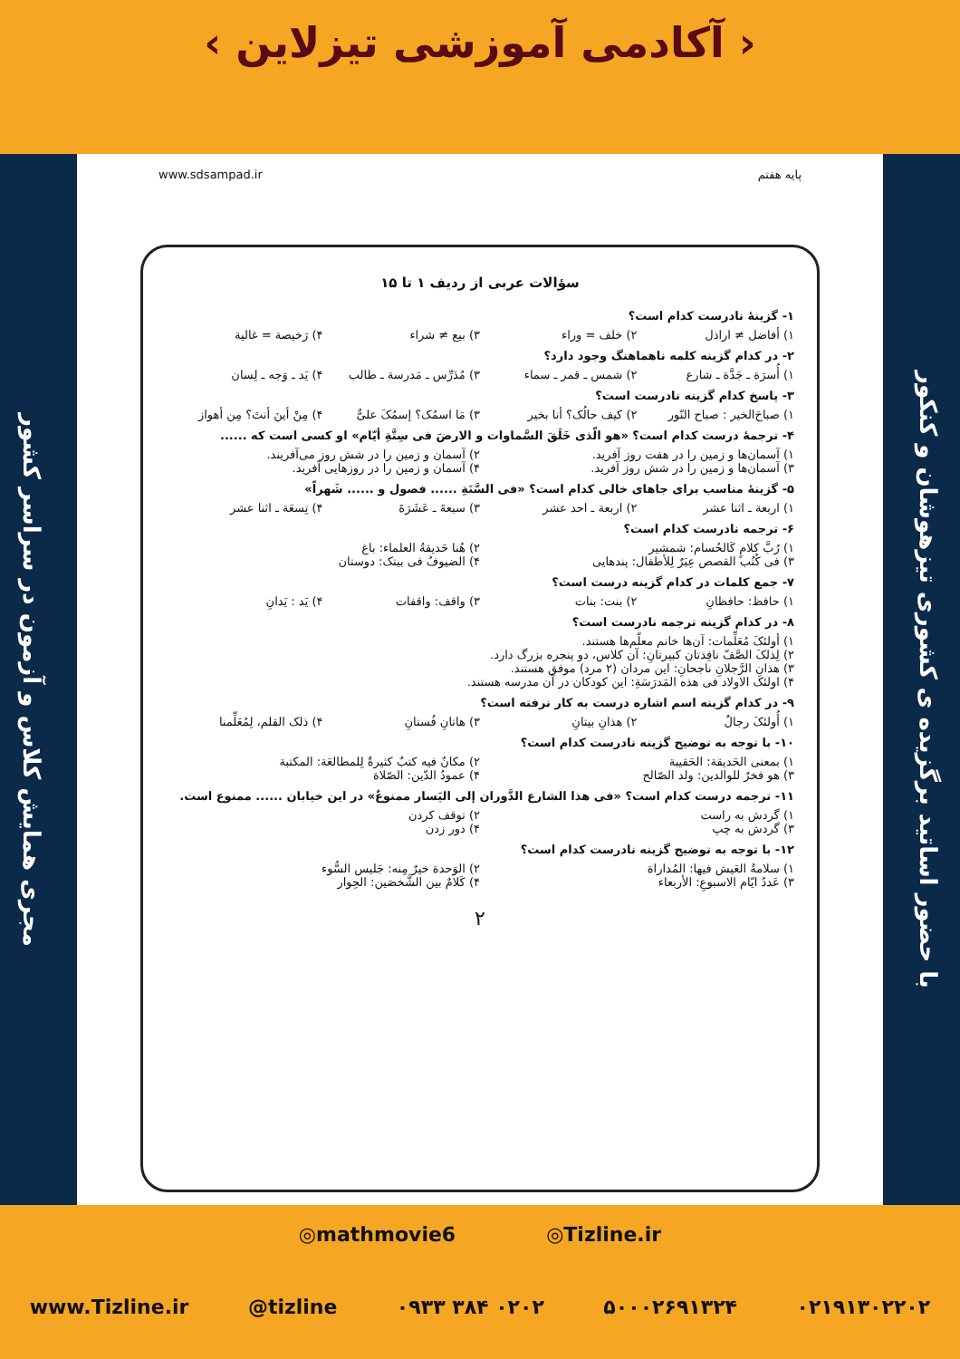‹ آکادمی آموزشی تیزلاین ›
مجری همایش کلاس و آزمون در سراسر کشور
با حضور اساتید برگزیده ی کشوری تیزهوشان و کنکور
پایه هفتم www.sdsampad.ir
سؤالات عربی از ردیف ۱ تا ۱۵
۱- گزینهٔ نادرست کدام است؟
۱) أفاضل ≠ اراذل ۲) خلف = وراء ۳) بیع ≠ شراء ۴) رَخیصة = غالیة
۲- در کدام گزینه کلمه ناهماهنگ وجود دارد؟
۱) أُسرَة ـ جَدَّة ـ شارع ۲) شمس ـ قمر ـ سماء ۳) مُدَرِّس ـ مَدرسة ـ طالب ۴) یَد ـ وَجه ـ لِسان
۳- پاسخ کدام گزینه نادرست است؟
۱) صباحَ‌الخیر : صباح النّور ۲) کیف حالُک؟ أنا بخیر ۳) مَا اسمُک؟ إسمُکَ علیٌّ ۴) مِنْ أینَ أنتَ؟ مِن أهواز
۴- ترجمهٔ درست کدام است؟ «هو الّذی خَلَقَ السَّماوات و الارضَ فی سِتَّةِ أیّام» او کسی است که ......
۱) آسمان‌ها و زمین را در هفت روز آفرید. ۲) آسمان و زمین را در شش روز می‌آفریند. ۳) آسمان‌ها و زمین را در شش روز آفرید. ۴) آسمان و زمین را در روزهایی آفرید.
۵- گزینهٔ مناسب برای جاهای خالی کدام است؟ «فی السَّنَةِ ...... فصول و ...... شَهراً»
۱) اربعة ـ اثنا عشر ۲) اربعة ـ احد عشر ۳) سبعةَ ـ عَشَرَةَ ۴) تِسعَة ـ اثنا عشر
۶- ترجمه نادرست کدام است؟
۱) رُبَّ کلامٍ کَالحُسام: شمشیر ۲) هُنا حَدیقةُ العلماء: باغ ۳) فی کُتُب القصص عِبَرٌ لِلأطفال: پندهایی ۴) الضیوفُ فی بیتک: دوستان
۷- جمع کلمات در کدام گزینه درست است؟
۱) حافظ: حافظانِ ۲) بنت: بنات ۳) واقف: واقفات ۴) یَد : یَدانِ
۸- در کدام گزینه ترجمه نادرست است؟
۱) أولئکَ مُعَلِّمات: آن‌ها خانم معلّم‌ها هستند. ۲) لِذلکَ الصَّفّ نافِذتان کبیرتانِ: آن کلاس، دو پنجره بزرگ دارد. ۳) هذانِ الرَّجلانِ ناجحانِ: این مردان (۲ مرد) موفق هستند. ۴) اولئک الاولاد فی هذه المَدرَسَةِ: این کودکان در آن مدرسه هستند.
۹- در کدام گزینه اسم اشاره درست به کار نرفته است؟
۱) أُولئکَ رجالٌ ۲) هذانِ بیتانِ ۳) هاتانِ فُستانِ ۴) ذلک القلم، لِمُعَلِّمنا
۱۰- با توجه به توضیح گزینه نادرست کدام است؟
۱) بمعنی الحَدیقة: الحَقیبة ۲) مکانٌ فیه کتبٌ کثیرةٌ لِلمطالعَة: المکتبة ۳) هو فخرٌ للوالدین: ولد الصّالح ۴) عمودُ الدّین: الصّلاة
۱۱- ترجمه درست کدام است؟ «فی هذا الشارع الدَّوران إلی الیَسار ممنوعٌ» در این خیابان ...... ممنوع است.
۱) گردش به راست ۲) توقف کردن ۳) گردش به چپ ۴) دور زدن
۱۲- با توجه به توضیح گزینه نادرست کدام است؟
۱) سلامةُ العَیش فیها: المُداراة ۲) الوَحدة خیرٌ مِنه: جَلیس السُّوء ۳) عَددُ ایّام الاسبوعِ: الأربعاء ۴) کَلامٌ بین الشَّخصَین: الحِوار
۲
◎mathmovie6 ◎Tizline.ir
www.Tizline.ir @tizline ۰۹۳۳ ۳۸۴ ۰۲۰۲ ۵۰۰۰۲۶۹۱۳۲۴ ۰۲۱۹۱۳۰۲۲۰۲